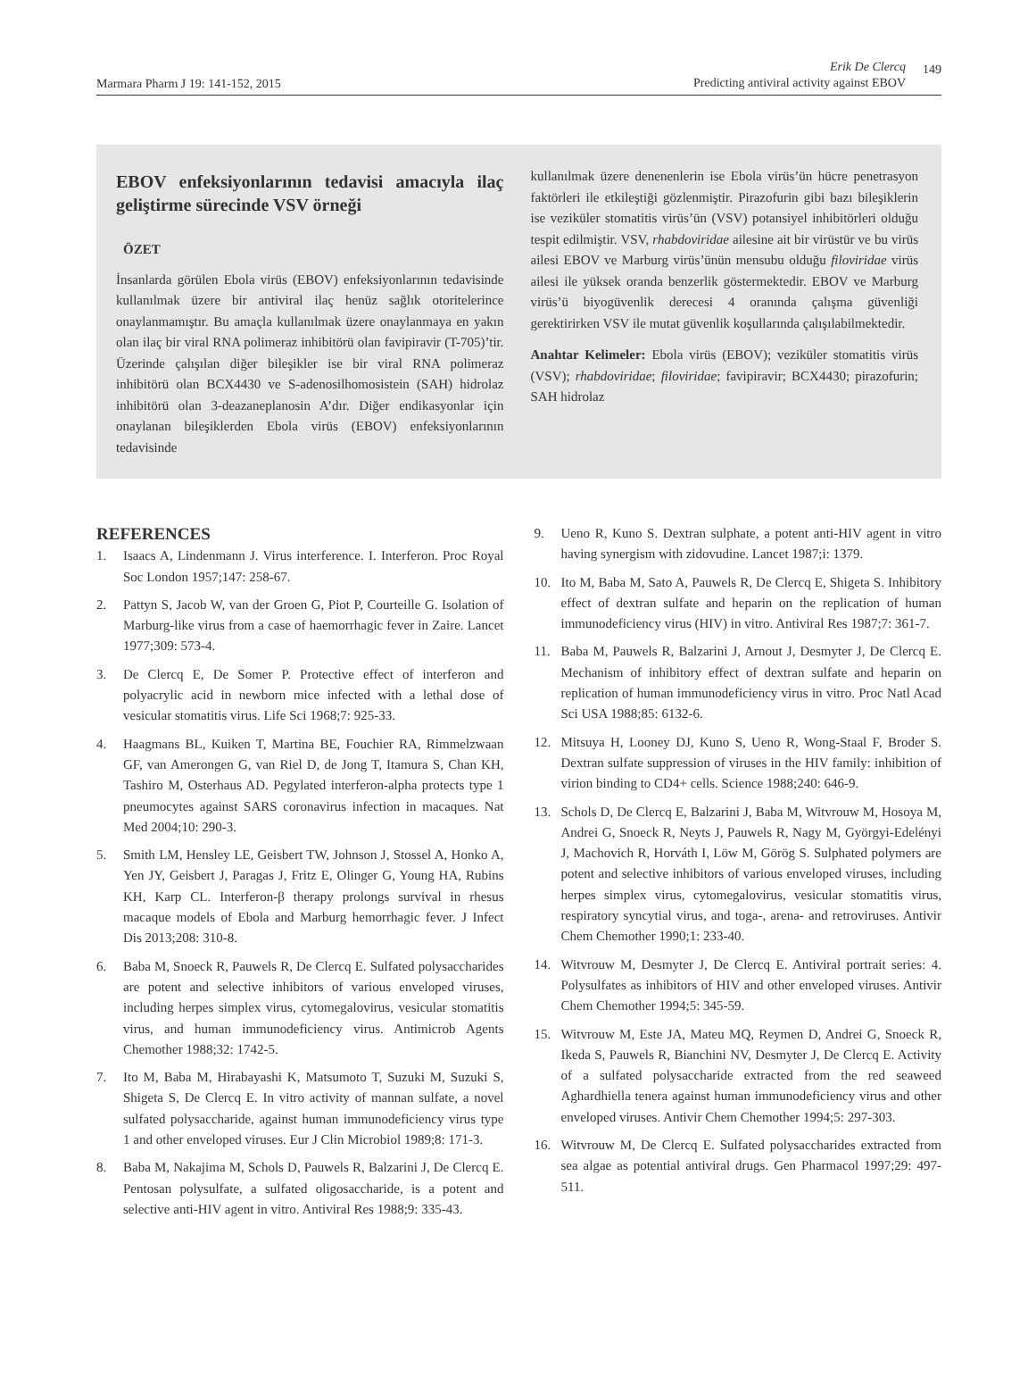Marmara Pharm J 19: 141-152, 2015
Erik De Clercq
Predicting antiviral activity against EBOV
149
EBOV enfeksiyonlarının tedavisi amacıyla ilaç geliştirme sürecinde VSV örneği
ÖZET
İnsanlarda görülen Ebola virüs (EBOV) enfeksiyonlarının tedavisinde kullanılmak üzere bir antiviral ilaç henüz sağlık otoritelerince onaylanmamıştır. Bu amaçla kullanılmak üzere onaylanmaya en yakın olan ilaç bir viral RNA polimeraz inhibitörü olan favipiravir (T-705)’tir. Üzerinde çalışılan diğer bileşikler ise bir viral RNA polimeraz inhibitörü olan BCX4430 ve S-adenosilhomosistein (SAH) hidrolaz inhibitörü olan 3-deazaneplanosin A’dır. Diğer endikasyonlar için onaylanan bileşiklerden Ebola virüs (EBOV) enfeksiyonlarının tedavisinde
kullanılmak üzere denenenlerin ise Ebola virüs’ün hücre penetrasyon faktörleri ile etkileştiği gözlenmiştir. Pirazofurin gibi bazı bileşiklerin ise veziküler stomatitis virüs’ün (VSV) potansiyel inhibitörleri olduğu tespit edilmiştir. VSV, rhabdoviridae ailesine ait bir virüstür ve bu virüs ailesi EBOV ve Marburg virüs’ünün mensubu olduğu filoviridae virüs ailesi ile yüksek oranda benzerlik göstermektedir. EBOV ve Marburg virüs’ü biyogüvenlik derecesi 4 oranında çalışma güvenliği gerektirirken VSV ile mutat güvenlik koşullarında çalışılabilmektedir.
Anahtar Kelimeler: Ebola virüs (EBOV); veziküler stomatitis virüs (VSV); rhabdoviridae; filoviridae; favipiravir; BCX4430; pirazofurin; SAH hidrolaz
REFERENCES
1. Isaacs A, Lindenmann J. Virus interference. I. Interferon. Proc Royal Soc London 1957;147: 258-67.
2. Pattyn S, Jacob W, van der Groen G, Piot P, Courteille G. Isolation of Marburg-like virus from a case of haemorrhagic fever in Zaire. Lancet 1977;309: 573-4.
3. De Clercq E, De Somer P. Protective effect of interferon and polyacrylic acid in newborn mice infected with a lethal dose of vesicular stomatitis virus. Life Sci 1968;7: 925-33.
4. Haagmans BL, Kuiken T, Martina BE, Fouchier RA, Rimmelzwaan GF, van Amerongen G, van Riel D, de Jong T, Itamura S, Chan KH, Tashiro M, Osterhaus AD. Pegylated interferon-alpha protects type 1 pneumocytes against SARS coronavirus infection in macaques. Nat Med 2004;10: 290-3.
5. Smith LM, Hensley LE, Geisbert TW, Johnson J, Stossel A, Honko A, Yen JY, Geisbert J, Paragas J, Fritz E, Olinger G, Young HA, Rubins KH, Karp CL. Interferon-β therapy prolongs survival in rhesus macaque models of Ebola and Marburg hemorrhagic fever. J Infect Dis 2013;208: 310-8.
6. Baba M, Snoeck R, Pauwels R, De Clercq E. Sulfated polysaccharides are potent and selective inhibitors of various enveloped viruses, including herpes simplex virus, cytomegalovirus, vesicular stomatitis virus, and human immunodeficiency virus. Antimicrob Agents Chemother 1988;32: 1742-5.
7. Ito M, Baba M, Hirabayashi K, Matsumoto T, Suzuki M, Suzuki S, Shigeta S, De Clercq E. In vitro activity of mannan sulfate, a novel sulfated polysaccharide, against human immunodeficiency virus type 1 and other enveloped viruses. Eur J Clin Microbiol 1989;8: 171-3.
8. Baba M, Nakajima M, Schols D, Pauwels R, Balzarini J, De Clercq E. Pentosan polysulfate, a sulfated oligosaccharide, is a potent and selective anti-HIV agent in vitro. Antiviral Res 1988;9: 335-43.
9. Ueno R, Kuno S. Dextran sulphate, a potent anti-HIV agent in vitro having synergism with zidovudine. Lancet 1987;i: 1379.
10. Ito M, Baba M, Sato A, Pauwels R, De Clercq E, Shigeta S. Inhibitory effect of dextran sulfate and heparin on the replication of human immunodeficiency virus (HIV) in vitro. Antiviral Res 1987;7: 361-7.
11. Baba M, Pauwels R, Balzarini J, Arnout J, Desmyter J, De Clercq E. Mechanism of inhibitory effect of dextran sulfate and heparin on replication of human immunodeficiency virus in vitro. Proc Natl Acad Sci USA 1988;85: 6132-6.
12. Mitsuya H, Looney DJ, Kuno S, Ueno R, Wong-Staal F, Broder S. Dextran sulfate suppression of viruses in the HIV family: inhibition of virion binding to CD4+ cells. Science 1988;240: 646-9.
13. Schols D, De Clercq E, Balzarini J, Baba M, Witvrouw M, Hosoya M, Andrei G, Snoeck R, Neyts J, Pauwels R, Nagy M, Györgyi-Edelényi J, Machovich R, Horváth I, Löw M, Görög S. Sulphated polymers are potent and selective inhibitors of various enveloped viruses, including herpes simplex virus, cytomegalovirus, vesicular stomatitis virus, respiratory syncytial virus, and toga-, arena- and retroviruses. Antivir Chem Chemother 1990;1: 233-40.
14. Witvrouw M, Desmyter J, De Clercq E. Antiviral portrait series: 4. Polysulfates as inhibitors of HIV and other enveloped viruses. Antivir Chem Chemother 1994;5: 345-59.
15. Witvrouw M, Este JA, Mateu MQ, Reymen D, Andrei G, Snoeck R, Ikeda S, Pauwels R, Bianchini NV, Desmyter J, De Clercq E. Activity of a sulfated polysaccharide extracted from the red seaweed Aghardhiella tenera against human immunodeficiency virus and other enveloped viruses. Antivir Chem Chemother 1994;5: 297-303.
16. Witvrouw M, De Clercq E. Sulfated polysaccharides extracted from sea algae as potential antiviral drugs. Gen Pharmacol 1997;29: 497-511.